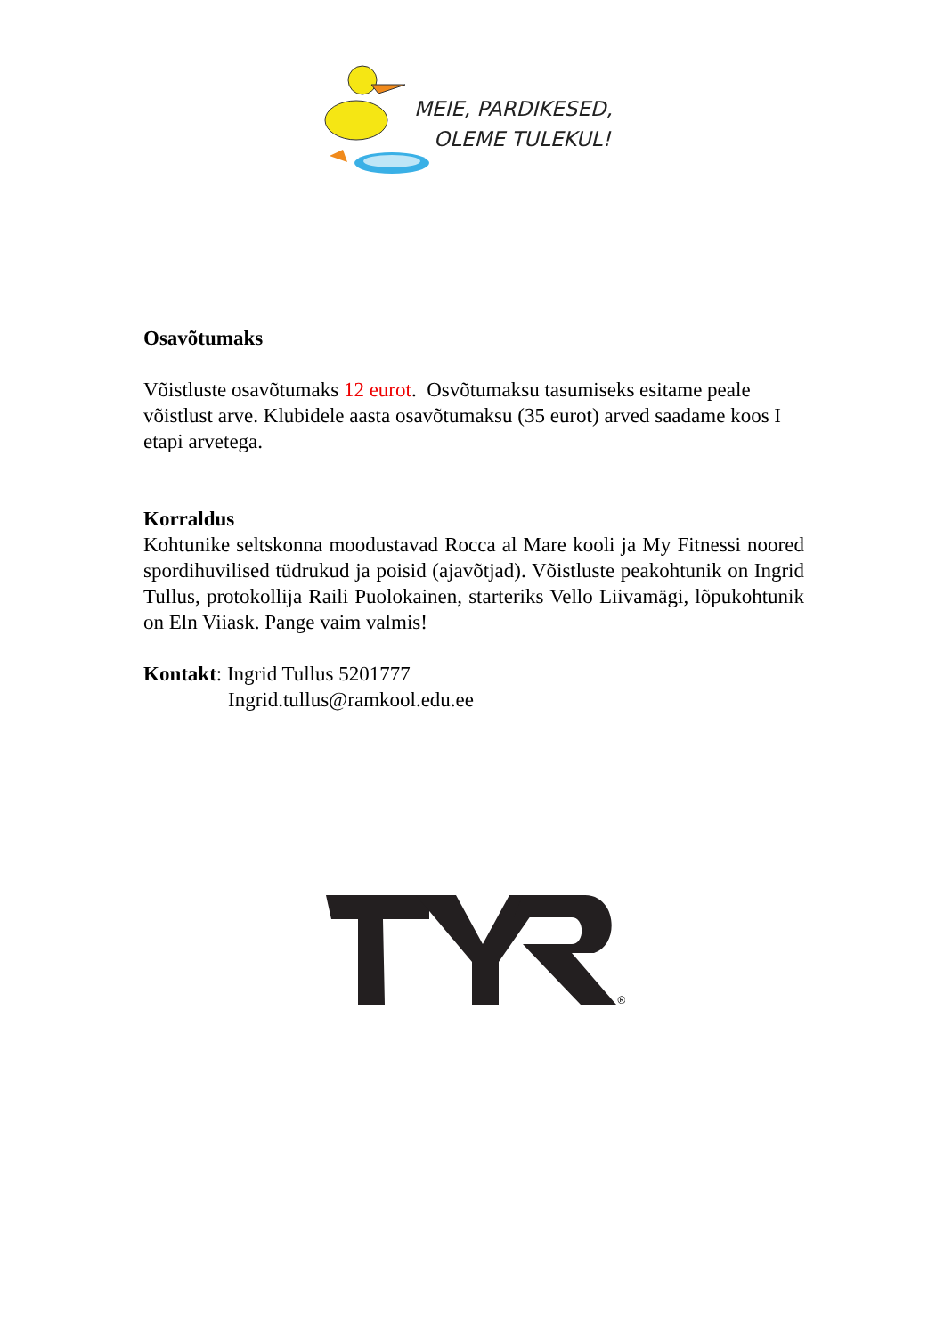MEIE, PARDIKESED,
OLEME TULEKUL!
Osavõtumaks
Võistluste osavõtumaks 12 eurot. Osvõtumaksu tasumiseks esitame peale võistlust arve. Klubidele aasta osavõtumaksu (35 eurot) arved saadame koos I etapi arvetega.
Korraldus
Kohtunike seltskonna moodustavad Rocca al Mare kooli ja My Fitnessi noored spordihuvilised tüdrukud ja poisid (ajavõtjad). Võistluste peakohtunik on Ingrid Tullus, protokollija Raili Puolokainen, starteriks Vello Liivamägi, lõpukohtunik on Eln Viiask. Pange vaim valmis!
Kontakt: Ingrid Tullus 5201777
Ingrid.tullus@ramkool.edu.ee
®